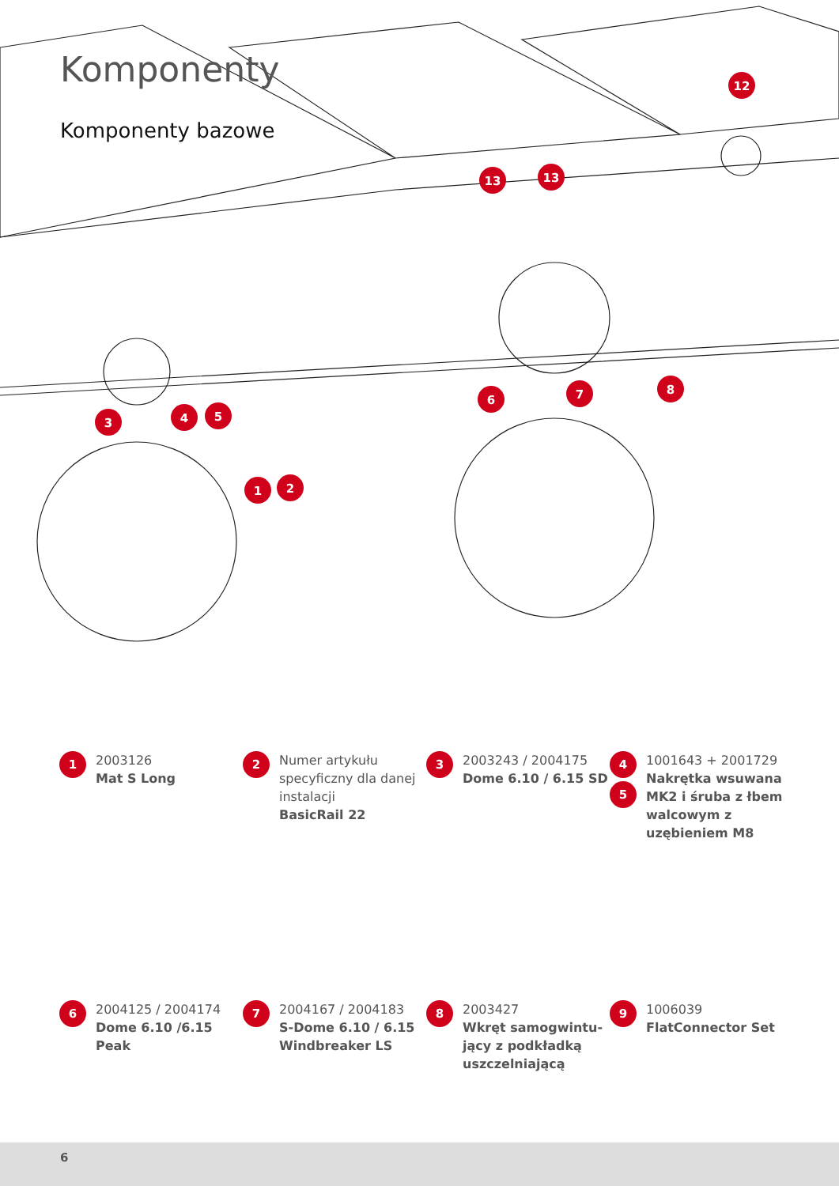3
4
5
1
2
6
7
8
13
13
12
Komponenty
Komponenty bazowe
1
2003126
Mat S Long
2
Numer artykułu specyficzny dla danej instalacji
BasicRail 22
3
2003243 / 2004175
Dome 6.10 / 6.15 SD
4
5
1001643 + 2001729
Nakrętka wsuwana MK2 i śruba z łbem walcowym z uzębieniem M8
6
2004125 / 2004174
Dome 6.10 /6.15 Peak
7
2004167 / 2004183
S-Dome 6.10 / 6.15 Windbreaker LS
8
2003427
Wkręt samogwintu-jący z podkładką uszczelniającą
9
1006039
FlatConnector Set
6